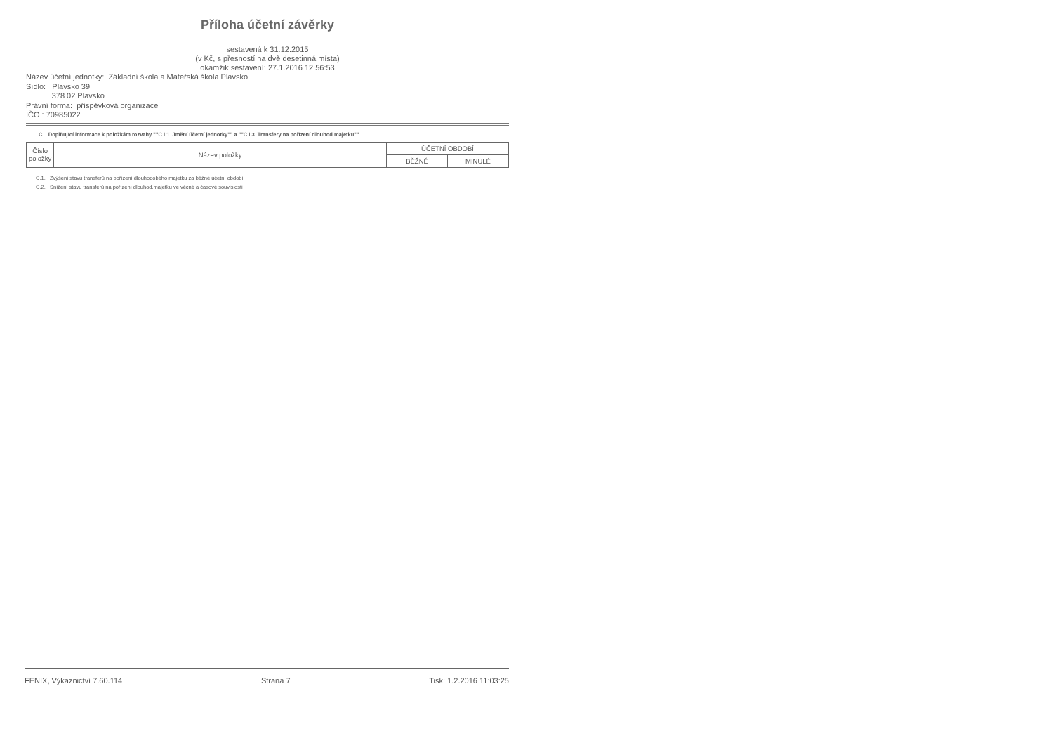Příloha účetní závěrky
sestavená k 31.12.2015
(v Kč, s přesností na dvě desetinná místa)
okamžik sestavení: 27.1.2016 12:56:53
Název účetní jednotky: Základní škola a Mateřská škola Plavsko
Sídlo: Plavsko 39
378 02 Plavsko
Právní forma: příspěvková organizace
IČO : 70985022
C. Doplňující informace k položkám rozvahy ""C.I.1. Jmění účetní jednotky"" a ""C.I.3. Transfery na pořízení dlouhod.majetku""
| Číslo položky | Název položky | ÚČETNÍ OBDOBÍ | |
| --- | --- | --- | --- |
| | | BĚŽNÉ | MINULÉ |
C.1. Zvýšení stavu transferů na pořízení dlouhodobého majetku za běžné účetní období
C.2. Snížení stavu transferů na pořízení dlouhod.majetku ve věcné a časové souvislosti
FENIX, Výkaznictví 7.60.114 Strana 7 Tisk: 1.2.2016 11:03:25